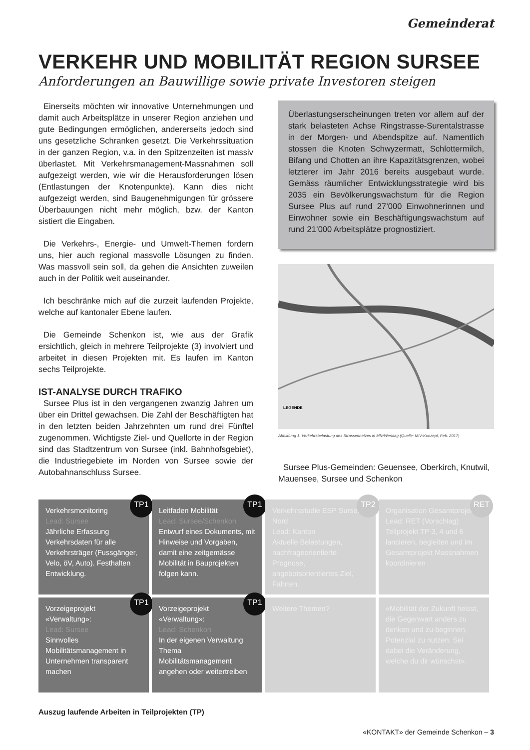Gemeinderat
VERKEHR UND MOBILITÄT REGION SURSEE
Anforderungen an Bauwillige sowie private Investoren steigen
Einerseits möchten wir innovative Unternehmungen und damit auch Arbeitsplätze in unserer Region anziehen und gute Bedingungen ermöglichen, andererseits jedoch sind uns gesetzliche Schranken gesetzt. Die Verkehrssituation in der ganzen Region, v.a. in den Spitzenzeiten ist massiv überlastet. Mit Verkehrsmanagement-Massnahmen soll aufgezeigt werden, wie wir die Herausforderungen lösen (Entlastungen der Knotenpunkte). Kann dies nicht aufgezeigt werden, sind Baugenehmigungen für grössere Überbauungen nicht mehr möglich, bzw. der Kanton sistiert die Eingaben.
Die Verkehrs-, Energie- und Umwelt-Themen fordern uns, hier auch regional massvolle Lösungen zu finden. Was massvoll sein soll, da gehen die Ansichten zuweilen auch in der Politik weit auseinander.
Ich beschränke mich auf die zurzeit laufenden Projekte, welche auf kantonaler Ebene laufen.
Die Gemeinde Schenkon ist, wie aus der Grafik ersichtlich, gleich in mehrere Teilprojekte (3) involviert und arbeitet in diesen Projekten mit. Es laufen im Kanton sechs Teilprojekte.
IST-ANALYSE DURCH TRAFIKO
Sursee Plus ist in den vergangenen zwanzig Jahren um über ein Drittel gewachsen. Die Zahl der Beschäftigten hat in den letzten beiden Jahrzehnten um rund drei Fünftel zugenommen. Wichtigste Ziel- und Quellorte in der Region sind das Stadtzentrum von Sursee (inkl. Bahnhofsgebiet), die Industriegebiete im Norden von Sursee sowie der Autobahnanschluss Sursee.
Überlastungserscheinungen treten vor allem auf der stark belasteten Achse Ringstrasse-Surentalstrasse in der Morgen- und Abendspitze auf. Namentlich stossen die Knoten Schwyzermatt, Schlottermilch, Bifang und Chotten an ihre Kapazitätsgrenzen, wobei letzterer im Jahr 2016 bereits ausgebaut wurde. Gemäss räumlicher Entwicklungsstrategie wird bis 2035 ein Bevölkerungswachstum für die Region Sursee Plus auf rund 27’000 Einwohnerinnen und Einwohner sowie ein Beschäftigungswachstum auf rund 21’000 Arbeitsplätze prognostiziert.
LEGENDE
Abbildung 1: Verkehrsbelastung des Strassennetzes in Mfz/Werktag (Quelle: MIV-Konzept, Feb. 2017)
Sursee Plus-Gemeinden: Geuensee, Oberkirch, Knutwil, Mauensee, Sursee und Schenkon
TP1
Verkehrsmonitoring
Lead: Sursee
Jährliche Erfassung Verkehrsdaten für alle Verkehrsträger (Fussgänger, Velo, öV, Auto). Festhalten Entwicklung.
TP1
Leitfaden Mobilität
Lead: Sursee/Schenkon
Entwurf eines Dokuments, mit Hinweise und Vorgaben, damit eine zeitgemässe Mobilität in Bauprojekten folgen kann.
TP2
Verkehrsstudie ESP Sursee Nord
Lead: Kanton
Aktuelle Belastungen, nachfrageorientierte Prognose, angebotsorientiertes Ziel, Fahrten.
RET
Organisation Gesamtprojekt
Lead: RET (Vorschlag)
Teilprojekt TP 3, 4 und 6 lancieren, begleiten und im Gesamtprojekt Massnahmen koordinieren
TP1
Vorzeigeprojekt «Verwaltung»:
Lead: Sursee
Sinnvolles Mobilitätsmanagement in Unternehmen transparent machen
TP1
Vorzeigeprojekt «Verwaltung»:
Lead: Schenkon
In der eigenen Verwaltung Thema Mobilitätsmanagement angehen oder weitertreiben
Weitere Themen?
«Mobilität der Zukunft heisst, die Gegenwart anders zu denken und zu beginnen, Potenzial zu nutzen. Sei dabei die Veränderung, welche du dir wünschst».
Auszug laufende Arbeiten in Teilprojekten (TP)
«KONTAKT» der Gemeinde Schenkon – 3